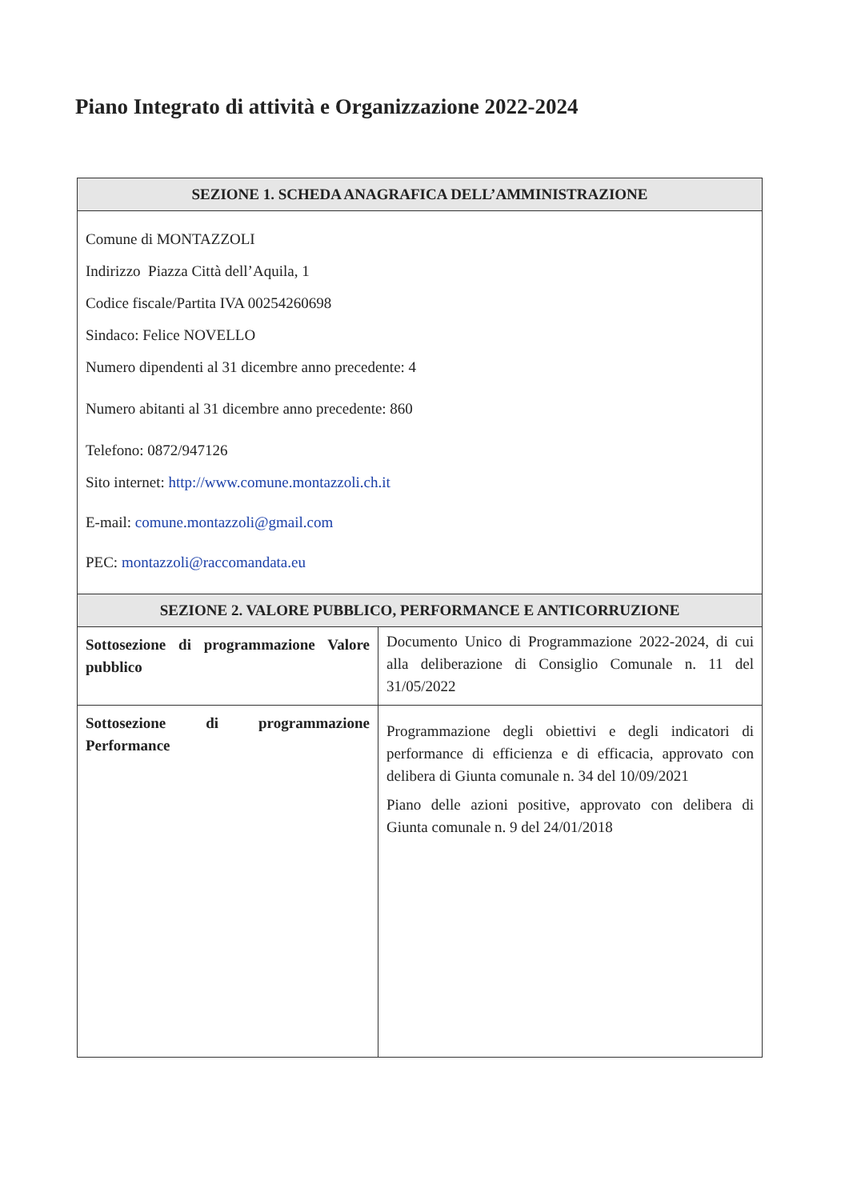Piano Integrato di attività e Organizzazione 2022-2024
| SEZIONE 1. SCHEDA ANAGRAFICA DELL’AMMINISTRAZIONE | |
| --- | --- |
| Comune di MONTAZZOLI Indirizzo Piazza Città dell’Aquila, 1 Codice fiscale/Partita IVA 00254260698 Sindaco: Felice NOVELLO Numero dipendenti al 31 dicembre anno precedente: 4 Numero abitanti al 31 dicembre anno precedente: 860 Telefono: 0872/947126 Sito internet: http://www.comune.montazzoli.ch.it E-mail: comune.montazzoli@gmail.com PEC: montazzoli@raccomandata.eu | |
| SEZIONE 2. VALORE PUBBLICO, PERFORMANCE E ANTICORRUZIONE | |
| Sottosezione di programmazione Valore pubblico | Documento Unico di Programmazione 2022-2024, di cui alla deliberazione di Consiglio Comunale n. 11 del 31/05/2022 |
| Sottosezione di programmazione Performance | Programmazione degli obiettivi e degli indicatori di performance di efficienza e di efficacia, approvato con delibera di Giunta comunale n. 34 del 10/09/2021 Piano delle azioni positive, approvato con delibera di Giunta comunale n. 9 del 24/01/2018 |